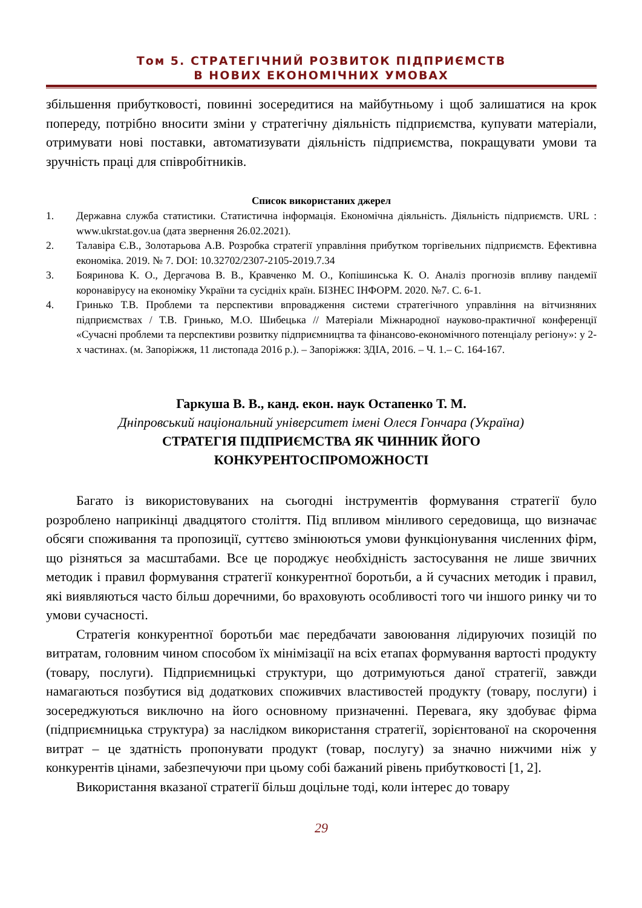Том 5. СТРАТЕГІЧНИЙ РОЗВИТОК ПІДПРИЄМСТВ
В НОВИХ ЕКОНОМІЧНИХ УМОВАХ
збільшення прибутковості, повинні зосередитися на майбутньому і щоб залишатися на крок попереду, потрібно вносити зміни у стратегічну діяльність підприємства, купувати матеріали, отримувати нові поставки, автоматизувати діяльність підприємства, покращувати умови та зручність праці для співробітників.
Список використаних джерел
1. Державна служба статистики. Статистична інформація. Економічна діяльність. Діяльність підприємств. URL : www.ukrstat.gov.ua (дата звернення 26.02.2021).
2. Талавіра Є.В., Золотарьова А.В. Розробка стратегії управління прибутком торгівельних підприємств. Ефективна економіка. 2019. № 7. DOI: 10.32702/2307-2105-2019.7.34
3. Бояринова К. О., Дергачова В. В., Кравченко М. О., Копішинська К. О. Аналіз прогнозів впливу пандемії коронавірусу на економіку України та сусідніх країн. БІЗНЕС ІНФОРМ. 2020. №7. С. 6-1.
4. Гринько Т.В. Проблеми та перспективи впровадження системи стратегічного управління на вітчизняних підприємствах / Т.В. Гринько, М.О. Шибецька // Матеріали Міжнародної науково-практичної конференції «Сучасні проблеми та перспективи розвитку підприємництва та фінансово-економічного потенціалу регіону»: у 2-х частинах. (м. Запоріжжя, 11 листопада 2016 р.). – Запоріжжя: ЗДІА, 2016. – Ч. 1.– С. 164-167.
Гаркуша В. В., канд. екон. наук Остапенко Т. М.
Дніпровський національний університет імені Олеся Гончара (Україна)
СТРАТЕГІЯ ПІДПРИЄМСТВА ЯК ЧИННИК ЙОГО
КОНКУРЕНТОСПРОМОЖНОСТІ
Багато із використовуваних на сьогодні інструментів формування стратегії було розроблено наприкінці двадцятого століття. Під впливом мінливого середовища, що визначає обсяги споживання та пропозиції, суттєво змінюються умови функціонування численних фірм, що різняться за масштабами. Все це породжує необхідність застосування не лише звичних методик і правил формування стратегії конкурентної боротьби, а й сучасних методик і правил, які виявляються часто більш доречними, бо враховують особливості того чи іншого ринку чи то умови сучасності.
Стратегія конкурентної боротьби має передбачати завоювання лідируючих позицій по витратам, головним чином способом їх мінімізації на всіх етапах формування вартості продукту (товару, послуги). Підприємницькі структури, що дотримуються даної стратегії, завжди намагаються позбутися від додаткових споживчих властивостей продукту (товару, послуги) і зосереджуються виключно на його основному призначенні. Перевага, яку здобуває фірма (підприємницька структура) за наслідком використання стратегії, зорієнтованої на скорочення витрат – це здатність пропонувати продукт (товар, послугу) за значно нижчими ніж у конкурентів цінами, забезпечуючи при цьому собі бажаний рівень прибутковості [1, 2].
Використання вказаної стратегії більш доцільне тоді, коли інтерес до товару
29